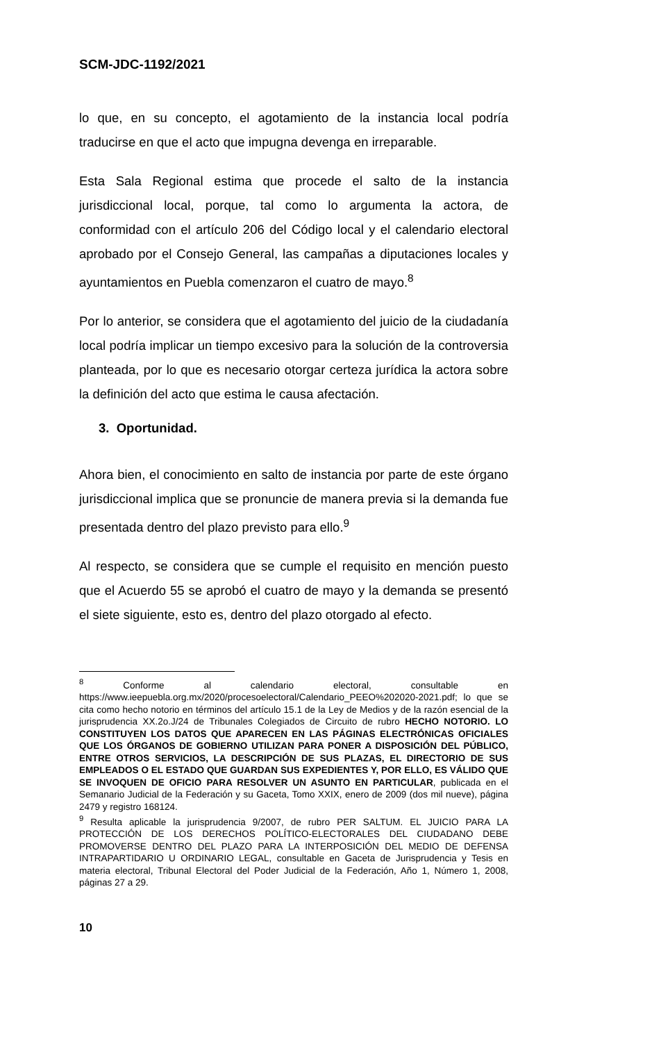SCM-JDC-1192/2021
lo que, en su concepto, el agotamiento de la instancia local podría traducirse en que el acto que impugna devenga en irreparable.
Esta Sala Regional estima que procede el salto de la instancia jurisdiccional local, porque, tal como lo argumenta la actora, de conformidad con el artículo 206 del Código local y el calendario electoral aprobado por el Consejo General, las campañas a diputaciones locales y ayuntamientos en Puebla comenzaron el cuatro de mayo.<sup>8</sup>
Por lo anterior, se considera que el agotamiento del juicio de la ciudadanía local podría implicar un tiempo excesivo para la solución de la controversia planteada, por lo que es necesario otorgar certeza jurídica la actora sobre la definición del acto que estima le causa afectación.
3. Oportunidad.
Ahora bien, el conocimiento en salto de instancia por parte de este órgano jurisdiccional implica que se pronuncie de manera previa si la demanda fue presentada dentro del plazo previsto para ello.<sup>9</sup>
Al respecto, se considera que se cumple el requisito en mención puesto que el Acuerdo 55 se aprobó el cuatro de mayo y la demanda se presentó el siete siguiente, esto es, dentro del plazo otorgado al efecto.
<sup>8</sup> Conforme al calendario electoral, consultable en https://www.ieepuebla.org.mx/2020/procesoelectoral/Calendario_PEEO%202020-2021.pdf; lo que se cita como hecho notorio en términos del artículo 15.1 de la Ley de Medios y de la razón esencial de la jurisprudencia XX.2o.J/24 de Tribunales Colegiados de Circuito de rubro HECHO NOTORIO. LO CONSTITUYEN LOS DATOS QUE APARECEN EN LAS PÁGINAS ELECTRÓNICAS OFICIALES QUE LOS ÓRGANOS DE GOBIERNO UTILIZAN PARA PONER A DISPOSICIÓN DEL PÚBLICO, ENTRE OTROS SERVICIOS, LA DESCRIPCIÓN DE SUS PLAZAS, EL DIRECTORIO DE SUS EMPLEADOS O EL ESTADO QUE GUARDAN SUS EXPEDIENTES Y, POR ELLO, ES VÁLIDO QUE SE INVOQUEN DE OFICIO PARA RESOLVER UN ASUNTO EN PARTICULAR, publicada en el Semanario Judicial de la Federación y su Gaceta, Tomo XXIX, enero de 2009 (dos mil nueve), página 2479 y registro 168124.
<sup>9</sup> Resulta aplicable la jurisprudencia 9/2007, de rubro PER SALTUM. EL JUICIO PARA LA PROTECCIÓN DE LOS DERECHOS POLÍTICO-ELECTORALES DEL CIUDADANO DEBE PROMOVERSE DENTRO DEL PLAZO PARA LA INTERPOSICIÓN DEL MEDIO DE DEFENSA INTRAPARTIDARIO U ORDINARIO LEGAL, consultable en Gaceta de Jurisprudencia y Tesis en materia electoral, Tribunal Electoral del Poder Judicial de la Federación, Año 1, Número 1, 2008, páginas 27 a 29.
10